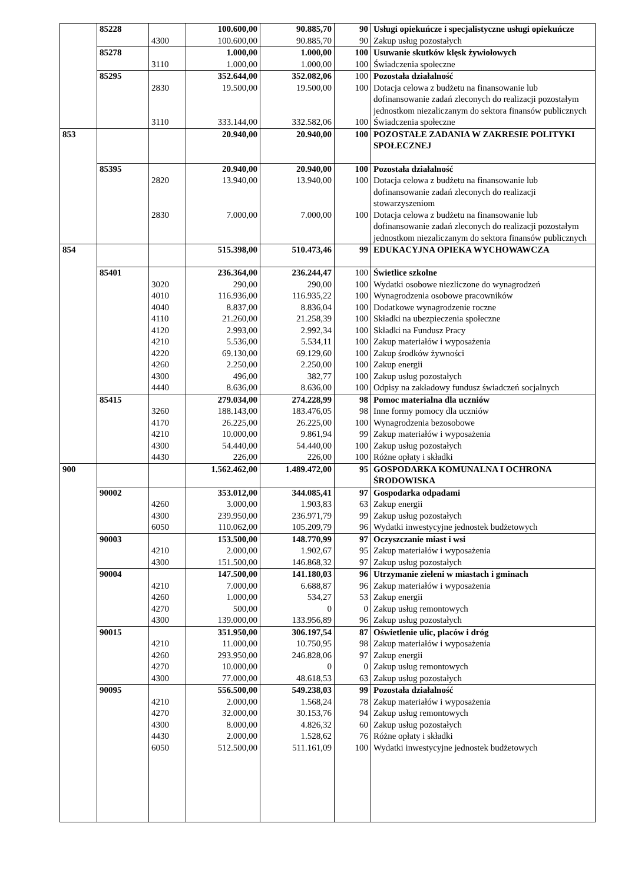| | 85228 | | 100.600,00 | 90.885,70 | 90 | Usługi opiekuńcze i specjalistyczne usługi opiekuńcze |
| | | 4300 | 100.600,00 | 90.885,70 | 90 | Zakup usług pozostałych |
| | 85278 | | 1.000,00 | 1.000,00 | 100 | Usuwanie skutków klęsk żywiołowych |
| | | 3110 | 1.000,00 | 1.000,00 | 100 | Świadczenia społeczne |
| | 85295 | | 352.644,00 | 352.082,06 | 100 | Pozostała działalność |
| | | 2830 | 19.500,00 | 19.500,00 | 100 | Dotacja celowa z budżetu na finansowanie lub dofinansowanie zadań zleconych do realizacji pozostałym jednostkom niezaliczanym do sektora finansów publicznych |
| | | 3110 | 333.144,00 | 332.582,06 | 100 | Świadczenia społeczne |
| 853 | | | 20.940,00 | 20.940,00 | 100 | POZOSTAŁE ZADANIA W ZAKRESIE POLITYKI SPOŁECZNEJ |
| | 85395 | | 20.940,00 | 20.940,00 | 100 | Pozostała działalność |
| | | 2820 | 13.940,00 | 13.940,00 | 100 | Dotacja celowa z budżetu na finansowanie lub dofinansowanie zadań zleconych do realizacji stowarzyszeniom |
| | | 2830 | 7.000,00 | 7.000,00 | 100 | Dotacja celowa z budżetu na finansowanie lub dofinansowanie zadań zleconych do realizacji pozostałym jednostkom niezaliczanym do sektora finansów publicznych |
| 854 | | | 515.398,00 | 510.473,46 | 99 | EDUKACYJNA OPIEKA WYCHOWAWCZA |
| | 85401 | | 236.364,00 | 236.244,47 | 100 | Świetlice szkolne |
| | | 3020 | 290,00 | 290,00 | 100 | Wydatki osobowe niezliczone do wynagrodzeń |
| | | 4010 | 116.936,00 | 116.935,22 | 100 | Wynagrodzenia osobowe pracowników |
| | | 4040 | 8.837,00 | 8.836,04 | 100 | Dodatkowe wynagrodzenie roczne |
| | | 4110 | 21.260,00 | 21.258,39 | 100 | Składki na ubezpieczenia społeczne |
| | | 4120 | 2.993,00 | 2.992,34 | 100 | Składki na Fundusz Pracy |
| | | 4210 | 5.536,00 | 5.534,11 | 100 | Zakup materiałów i wyposażenia |
| | | 4220 | 69.130,00 | 69.129,60 | 100 | Zakup środków żywności |
| | | 4260 | 2.250,00 | 2.250,00 | 100 | Zakup energii |
| | | 4300 | 496,00 | 382,77 | 100 | Zakup usług pozostałych |
| | | 4440 | 8.636,00 | 8.636,00 | 100 | Odpisy na zakładowy fundusz świadczeń socjalnych |
| | 85415 | | 279.034,00 | 274.228,99 | 98 | Pomoc materialna dla uczniów |
| | | 3260 | 188.143,00 | 183.476,05 | 98 | Inne formy pomocy dla uczniów |
| | | 4170 | 26.225,00 | 26.225,00 | 100 | Wynagrodzenia bezosobowe |
| | | 4210 | 10.000,00 | 9.861,94 | 99 | Zakup materiałów i wyposażenia |
| | | 4300 | 54.440,00 | 54.440,00 | 100 | Zakup usług pozostałych |
| | | 4430 | 226,00 | 226,00 | 100 | Różne opłaty i składki |
| 900 | | | 1.562.462,00 | 1.489.472,00 | 95 | GOSPODARKA KOMUNALNA I OCHRONA ŚRODOWISKA |
| | 90002 | | 353.012,00 | 344.085,41 | 97 | Gospodarka odpadami |
| | | 4260 | 3.000,00 | 1.903,83 | 63 | Zakup energii |
| | | 4300 | 239.950,00 | 236.971,79 | 99 | Zakup usług pozostałych |
| | | 6050 | 110.062,00 | 105.209,79 | 96 | Wydatki inwestycyjne jednostek budżetowych |
| | 90003 | | 153.500,00 | 148.770,99 | 97 | Oczyszczanie miast i wsi |
| | | 4210 | 2.000,00 | 1.902,67 | 95 | Zakup materiałów i wyposażenia |
| | | 4300 | 151.500,00 | 146.868,32 | 97 | Zakup usług pozostałych |
| | 90004 | | 147.500,00 | 141.180,03 | 96 | Utrzymanie zieleni w miastach i gminach |
| | | 4210 | 7.000,00 | 6.688,87 | 96 | Zakup materiałów i wyposażenia |
| | | 4260 | 1.000,00 | 534,27 | 53 | Zakup energii |
| | | 4270 | 500,00 | 0 | 0 | Zakup usług remontowych |
| | | 4300 | 139.000,00 | 133.956,89 | 96 | Zakup usług pozostałych |
| | 90015 | | 351.950,00 | 306.197,54 | 87 | Oświetlenie ulic, placów i dróg |
| | | 4210 | 11.000,00 | 10.750,95 | 98 | Zakup materiałów i wyposażenia |
| | | 4260 | 293.950,00 | 246.828,06 | 97 | Zakup energii |
| | | 4270 | 10.000,00 | 0 | 0 | Zakup usług remontowych |
| | | 4300 | 77.000,00 | 48.618,53 | 63 | Zakup usług pozostałych |
| | 90095 | | 556.500,00 | 549.238,03 | 99 | Pozostała działalność |
| | | 4210 | 2.000,00 | 1.568,24 | 78 | Zakup materiałów i wyposażenia |
| | | 4270 | 32.000,00 | 30.153,76 | 94 | Zakup usług remontowych |
| | | 4300 | 8.000,00 | 4.826,32 | 60 | Zakup usług pozostałych |
| | | 4430 | 2.000,00 | 1.528,62 | 76 | Różne opłaty i składki |
| | | 6050 | 512.500,00 | 511.161,09 | 100 | Wydatki inwestycyjne jednostek budżetowych |